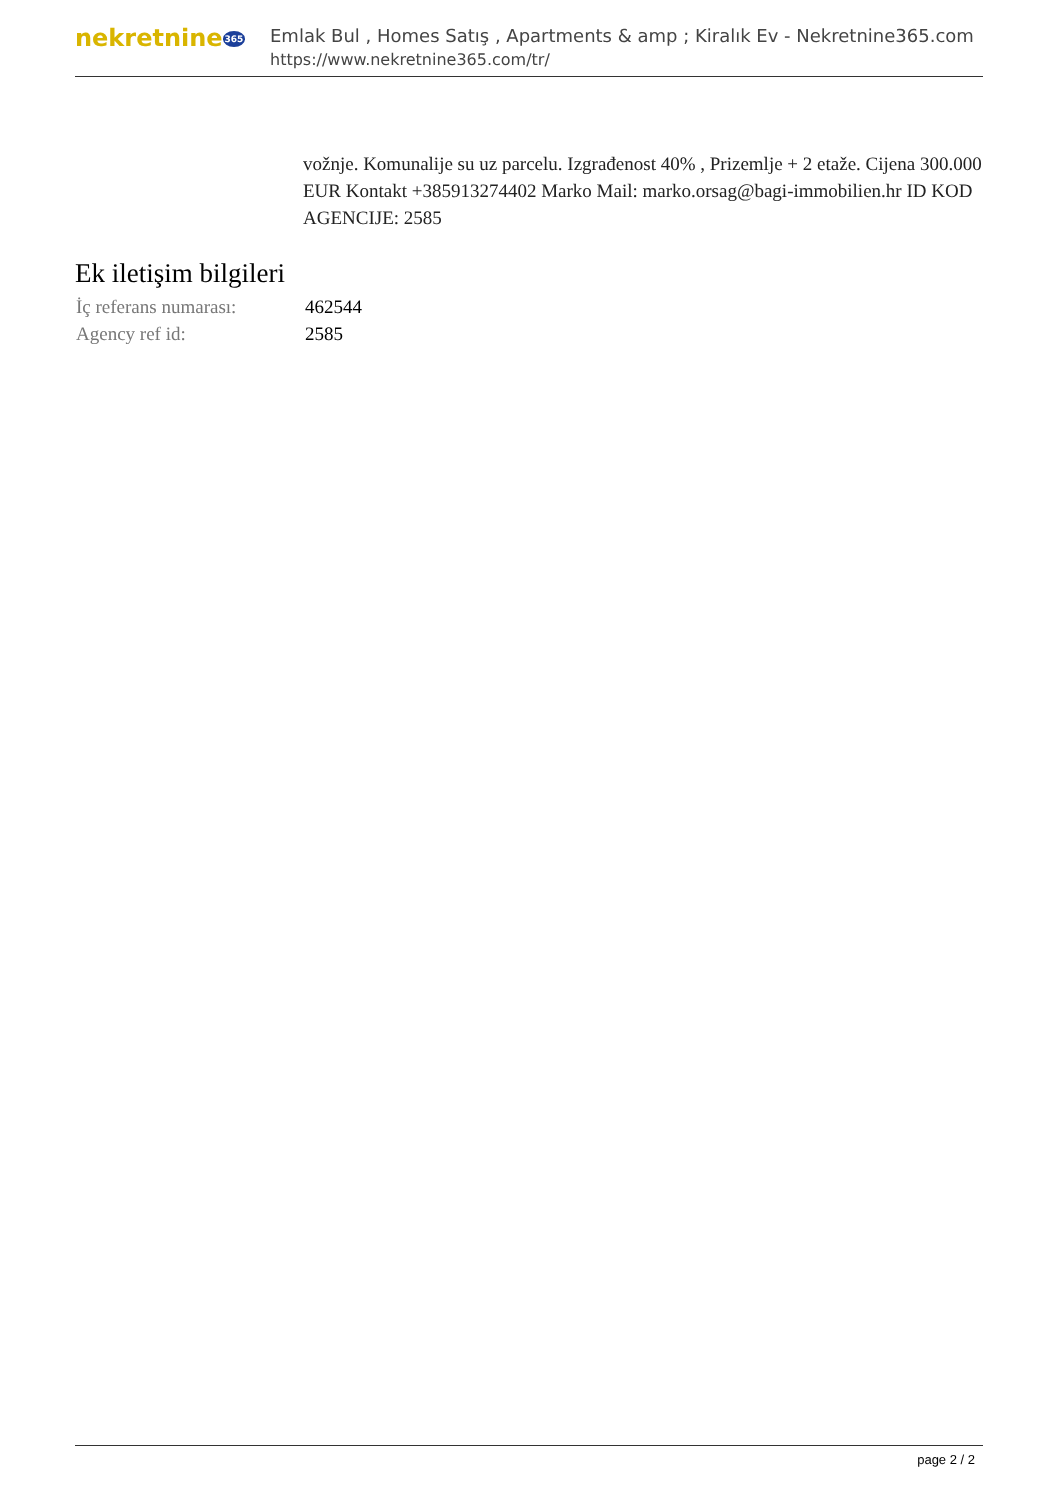nekretnine365
Emlak Bul , Homes Satış , Apartments & amp ; Kiralık Ev - Nekretnine365.com
https://www.nekretnine365.com/tr/
vožnje. Komunalije su uz parcelu. Izgrađenost 40% , Prizemlje + 2 etaže. Cijena 300.000 EUR Kontakt +385913274402 Marko Mail: marko.orsag@bagi-immobilien.hr ID KOD AGENCIJE: 2585
Ek iletişim bilgileri
| İç referans numarası: | 462544 |
| Agency ref id: | 2585 |
page 2 / 2